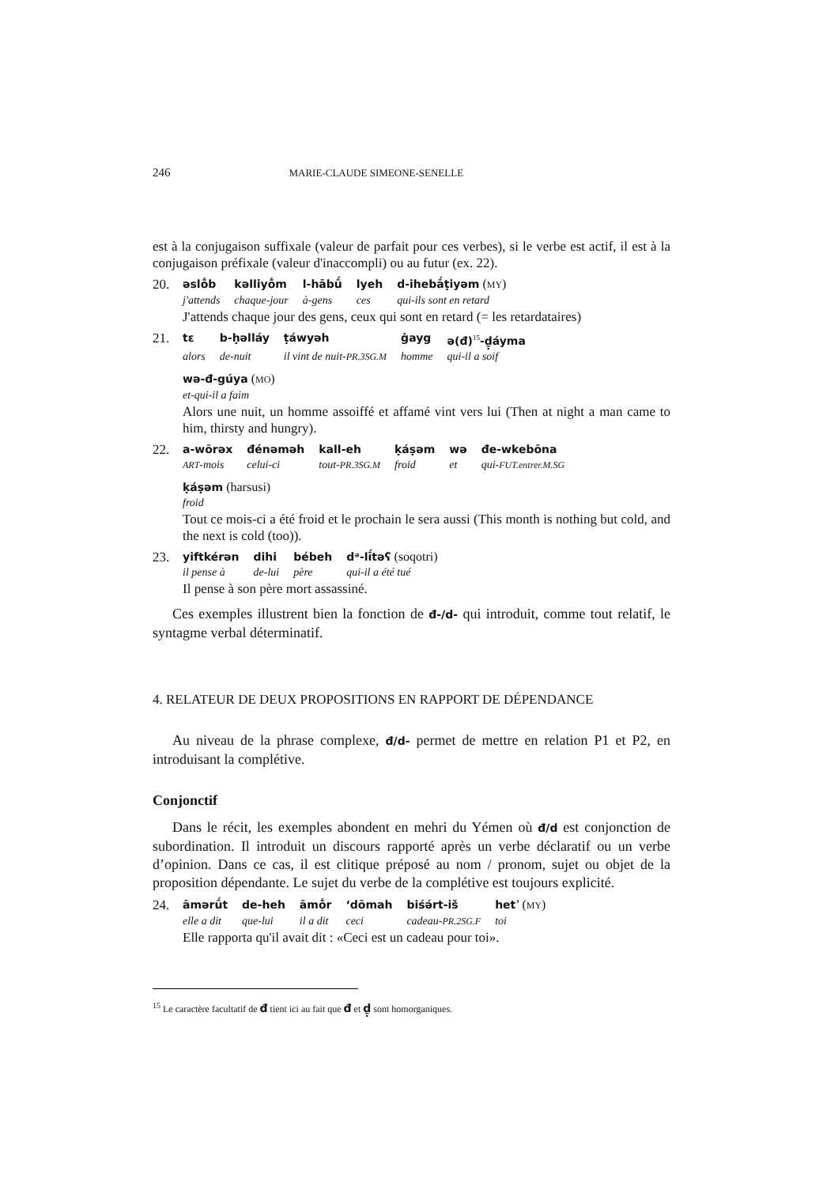246 MARIE-CLAUDE SIMEONE-SENELLE
est à la conjugaison suffixale (valeur de parfait pour ces verbes), si le verbe est actif, il est à la conjugaison préfixale (valeur d'inaccompli) ou au futur (ex. 22).
20.
| əslṓb | kəlliyṓm | l-hābū́ | lyeh | d-ihebā́ṭiyəm ( MY ) |
| j'attends | chaque-jour | à-gens | ces | qui-ils sont en retard |
J'attends chaque jour des gens, ceux qui sont en retard (= les retardataires)
21.
| tɛ | b-ḥəlláy | ṭáwyəh | ġayg | ə(đ)<sup>15</sup> -ḏ̣áyma |
| alors | de-nuit | il vint de nuit- PR.3SG.M | homme | qui-il a soif |
| wə-đ-gúya ( MO ) |
| et-qui-il a faim |
Alors une nuit, un homme assoiffé et affamé vint vers lui (Then at night a man came to him, thirsty and hungry).
22.
| a-wōrəx | đénəməh | kall-eh | ḳáṣəm | wə | đe-wkebōna |
| ART -mois | celui-ci | tout- PR.3SG.M | froid | et | qui- FUT.entrer.M.SG |
| ḳáṣəm (harsusi) |
| froid |
Tout ce mois-ci a été froid et le prochain le sera aussi (This month is nothing but cold, and the next is cold (too)).
23.
| yiftkérən | dihi | bébeh | dᵊ-lī́təʕ (soqotri) |
| il pense à | de-lui | père | qui-il a été tué |
Il pense à son père mort assassiné.
Ces exemples illustrent bien la fonction de đ-/d- qui introduit, comme tout relatif, le syntagme verbal déterminatif.
4. RELATEUR DE DEUX PROPOSITIONS EN RAPPORT DE DÉPENDANCE
Au niveau de la phrase complexe, đ/d- permet de mettre en relation P1 et P2, en introduisant la complétive.
Conjonctif
Dans le récit, les exemples abondent en mehri du Yémen où đ/d est conjonction de subordination. Il introduit un discours rapporté après un verbe déclaratif ou un verbe d’opinion. Dans ce cas, il est clitique préposé au nom / pronom, sujet ou objet de la proposition dépendante. Le sujet du verbe de la complétive est toujours explicité.
24.
| āmərū́t | de-heh | āmṓr | ‘dōmah | biśə́rt-iš | het ’ ( MY ) |
| elle a dit | que-lui | il a dit | ceci | cadeau- PR.2SG.F | toi |
Elle rapporta qu'il avait dit : «Ceci est un cadeau pour toi».
<sup>15</sup> Le caractère facultatif de đ tient ici au fait que đ et ḏ̣ sont homorganiques.